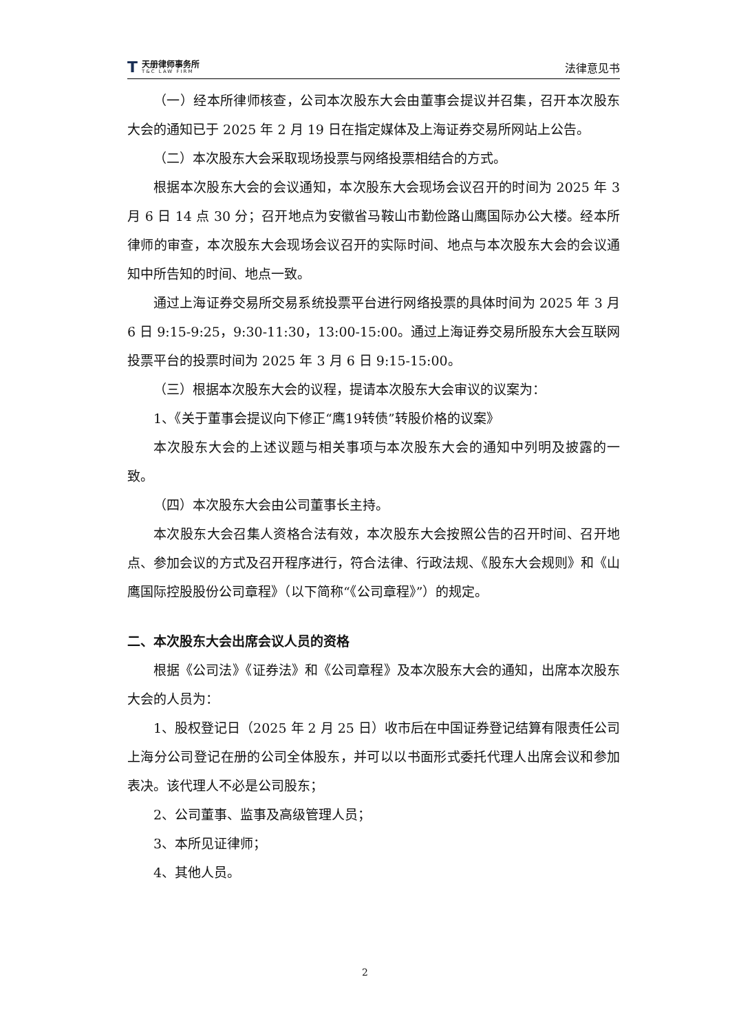T
天册律师事务所
T&C LAW FIRM
法律意见书
（一）经本所律师核查，公司本次股东大会由董事会提议并召集，召开本次股东大会的通知已于 2025 年 2 月 19 日在指定媒体及上海证券交易所网站上公告。
（二）本次股东大会采取现场投票与网络投票相结合的方式。
根据本次股东大会的会议通知，本次股东大会现场会议召开的时间为 2025 年 3 月 6 日 14 点 30 分；召开地点为安徽省马鞍山市勤俭路山鹰国际办公大楼。经本所律师的审查，本次股东大会现场会议召开的实际时间、地点与本次股东大会的会议通知中所告知的时间、地点一致。
通过上海证券交易所交易系统投票平台进行网络投票的具体时间为 2025 年 3 月 6 日 9:15-9:25，9:30-11:30，13:00-15:00。通过上海证券交易所股东大会互联网投票平台的投票时间为 2025 年 3 月 6 日 9:15-15:00。
（三）根据本次股东大会的议程，提请本次股东大会审议的议案为：
1、《关于董事会提议向下修正“鹰19转债”转股价格的议案》
本次股东大会的上述议题与相关事项与本次股东大会的通知中列明及披露的一致。
（四）本次股东大会由公司董事长主持。
本次股东大会召集人资格合法有效，本次股东大会按照公告的召开时间、召开地点、参加会议的方式及召开程序进行，符合法律、行政法规、《股东大会规则》和《山鹰国际控股股份公司章程》（以下简称“《公司章程》”）的规定。
二、本次股东大会出席会议人员的资格
根据《公司法》《证券法》和《公司章程》及本次股东大会的通知，出席本次股东大会的人员为：
1、股权登记日（2025 年 2 月 25 日）收市后在中国证券登记结算有限责任公司上海分公司登记在册的公司全体股东，并可以以书面形式委托代理人出席会议和参加表决。该代理人不必是公司股东；
2、公司董事、监事及高级管理人员；
3、本所见证律师；
4、其他人员。
2